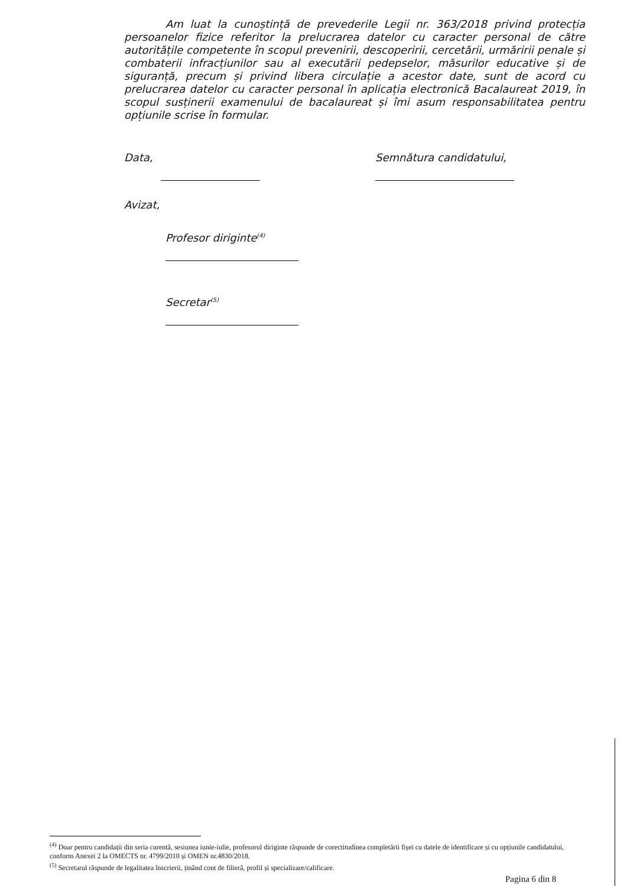Am luat la cunoștință de prevederile Legii nr. 363/2018 privind protecția persoanelor fizice referitor la prelucrarea datelor cu caracter personal de către autoritățile competente în scopul prevenirii, descoperirii, cercetării, urmăririi penale și combaterii infracțiunilor sau al executării pedepselor, măsurilor educative și de siguranță, precum și privind libera circulație a acestor date, sunt de acord cu prelucrarea datelor cu caracter personal în aplicația electronică Bacalaureat 2019, în scopul susținerii examenului de bacalaureat și îmi asum responsabilitatea pentru opțiunile scrise în formular.
Data, Semnătura candidatului,
Avizat,
Profesor diriginte<sup>(4)</sup>
Secretar<sup>(5)</sup>
<sup>(4)</sup> Doar pentru candidații din seria curentă, sesiunea iunie-iulie, profesorul diriginte răspunde de corectitudinea completării fișei cu datele de identificare și cu opțiunile candidatului, conform Anexei 2 la OMECTS nr. 4799/2010 și OMEN nr.4830/2018.
<sup>(5)</sup> Secretarul răspunde de legalitatea înscrierii, ținând cont de filieră, profil și specializare/calificare.
Pagina 6 din 8